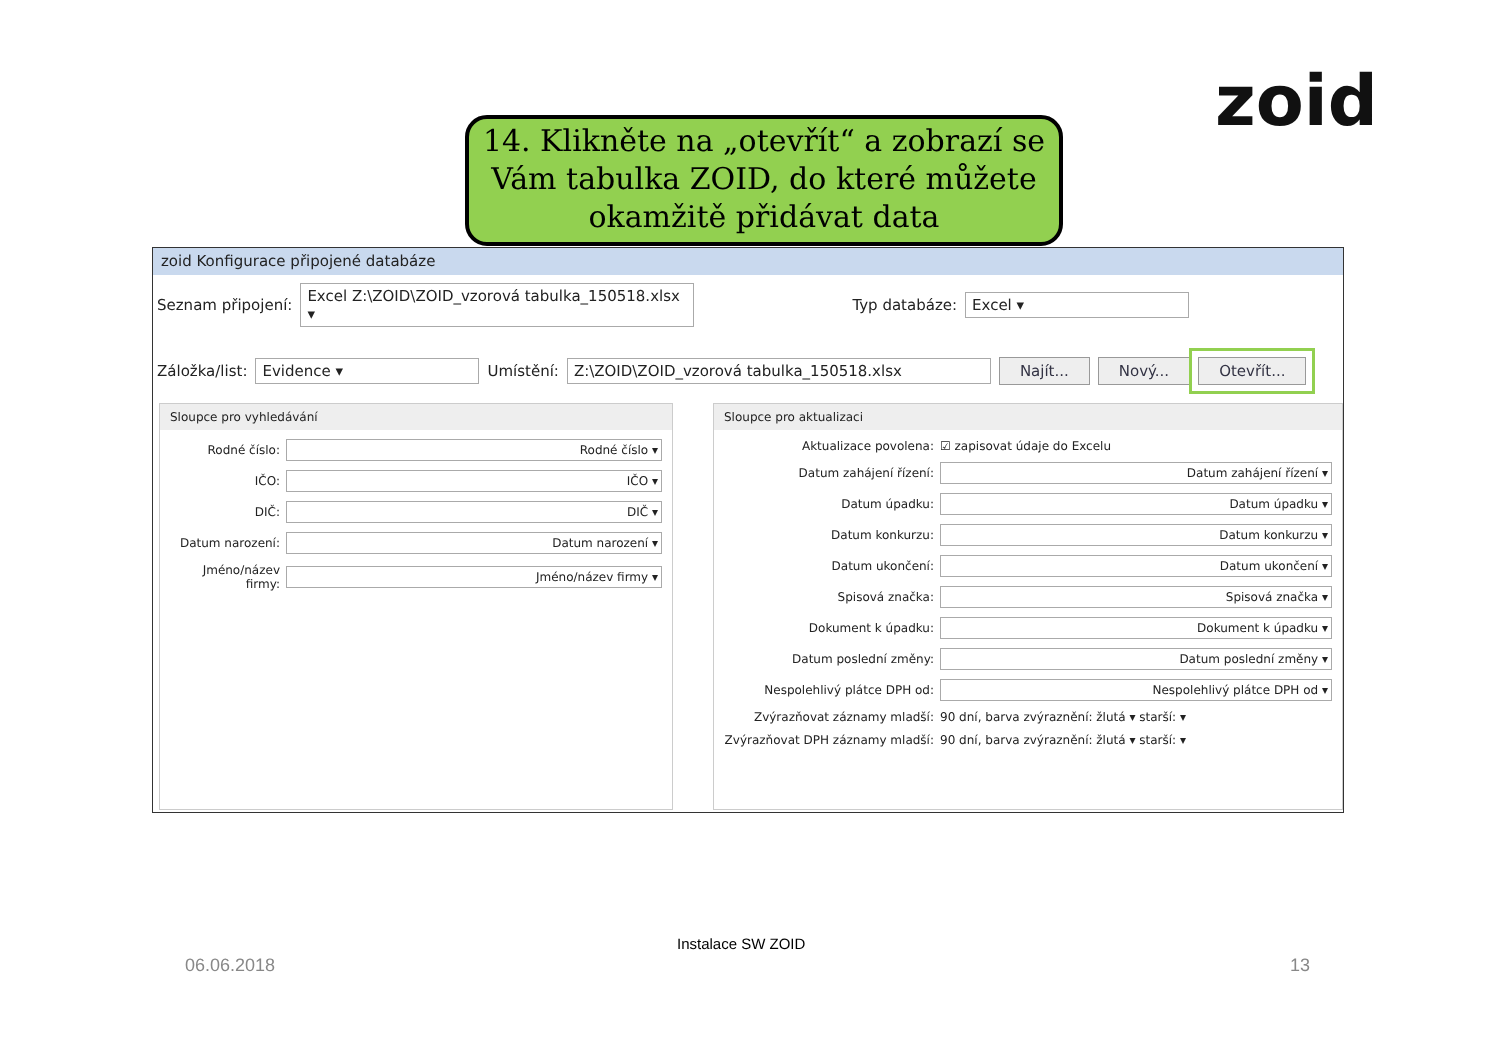zoid
14. Klikněte na „otevřít“ a zobrazí se Vám tabulka ZOID, do které můžete okamžitě přidávat data
zoid Konfigurace připojené databáze
Seznam připojení: Excel Z:\ZOID\ZOID_vzorová tabulka_150518.xlsx ▾ Typ databáze: Excel ▾
Záložka/list: Evidence ▾ Umístění: Z:\ZOID\ZOID_vzorová tabulka_150518.xlsx Najít... Nový... Otevřít...
Sloupce pro vyhledávání
Rodné číslo: Rodné číslo ▾
IČO: IČO ▾
DIČ: DIČ ▾
Datum narození: Datum narození ▾
Jméno/název firmy: Jméno/název firmy ▾
Sloupce pro aktualizaci
Aktualizace povolena: ☑ zapisovat údaje do Excelu
Datum zahájení řízení: Datum zahájení řízení ▾
Datum úpadku: Datum úpadku ▾
Datum konkurzu: Datum konkurzu ▾
Datum ukončení: Datum ukončení ▾
Spisová značka: Spisová značka ▾
Dokument k úpadku: Dokument k úpadku ▾
Datum poslední změny: Datum poslední změny ▾
Nespolehlivý plátce DPH od: Nespolehlivý plátce DPH od ▾
Zvýrazňovat záznamy mladší: 90 dní, barva zvýraznění: žlutá ▾ starší: ▾
Zvýrazňovat DPH záznamy mladší: 90 dní, barva zvýraznění: žlutá ▾ starší: ▾
Instalace SW ZOID
06.06.2018 13